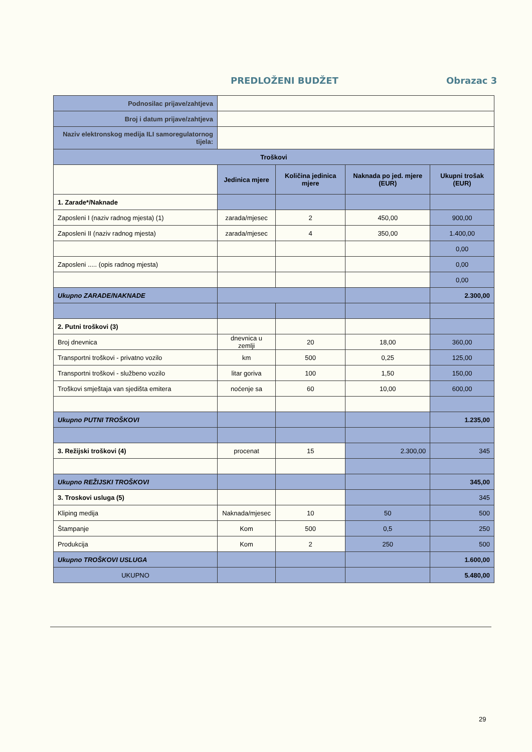PREDLOŽENI BUDŽET Obrazac 3
| Podnosilac prijave/zahtjeva | | | | |
| Broj i datum prijave/zahtjeva | | | | |
| Naziv elektronskog medija ILI samoregulatornog tijela: | | | | |
| Troškovi | | | | |
| | Jedinica mjere | Količina jedinica mjere | Naknada po jed. mjere (EUR) | Ukupni trošak (EUR) |
| 1. Zarade*/Naknade | | | | |
| Zaposleni I (naziv radnog mjesta) (1) | zarada/mjesec | 2 | 450,00 | 900,00 |
| Zaposleni II (naziv radnog mjesta) | zarada/mjesec | 4 | 350,00 | 1.400,00 |
| | | | | 0,00 |
| Zaposleni ..... (opis radnog mjesta) | | | | 0,00 |
| | | | | 0,00 |
| Ukupno ZARADE/NAKNADE | | | | 2.300,00 |
| 2. Putni troškovi (3) | | | | |
| Broj dnevnica | dnevnica u zemlji | 20 | 18,00 | 360,00 |
| Transportni troškovi - privatno vozilo | km | 500 | 0,25 | 125,00 |
| Transportni troškovi - službeno vozilo | litar goriva | 100 | 1,50 | 150,00 |
| Troškovi smještaja van sjedišta emitera | noćenje sa | 60 | 10,00 | 600,00 |
| Ukupno PUTNI TROŠKOVI | | | | 1.235,00 |
| 3. Režijski troškovi (4) | procenat | 15 | 2.300,00 | 345 |
| Ukupno REŽIJSKI TROŠKOVI | | | | 345,00 |
| 3. Troskovi usluga (5) | | | | 345 |
| Kliping medija | Naknada/mjesec | 10 | 50 | 500 |
| Štampanje | Kom | 500 | 0,5 | 250 |
| Produkcija | Kom | 2 | 250 | 500 |
| Ukupno TROŠKOVI USLUGA | | | | 1.600,00 |
| UKUPNO | | | | 5.480,00 |
29